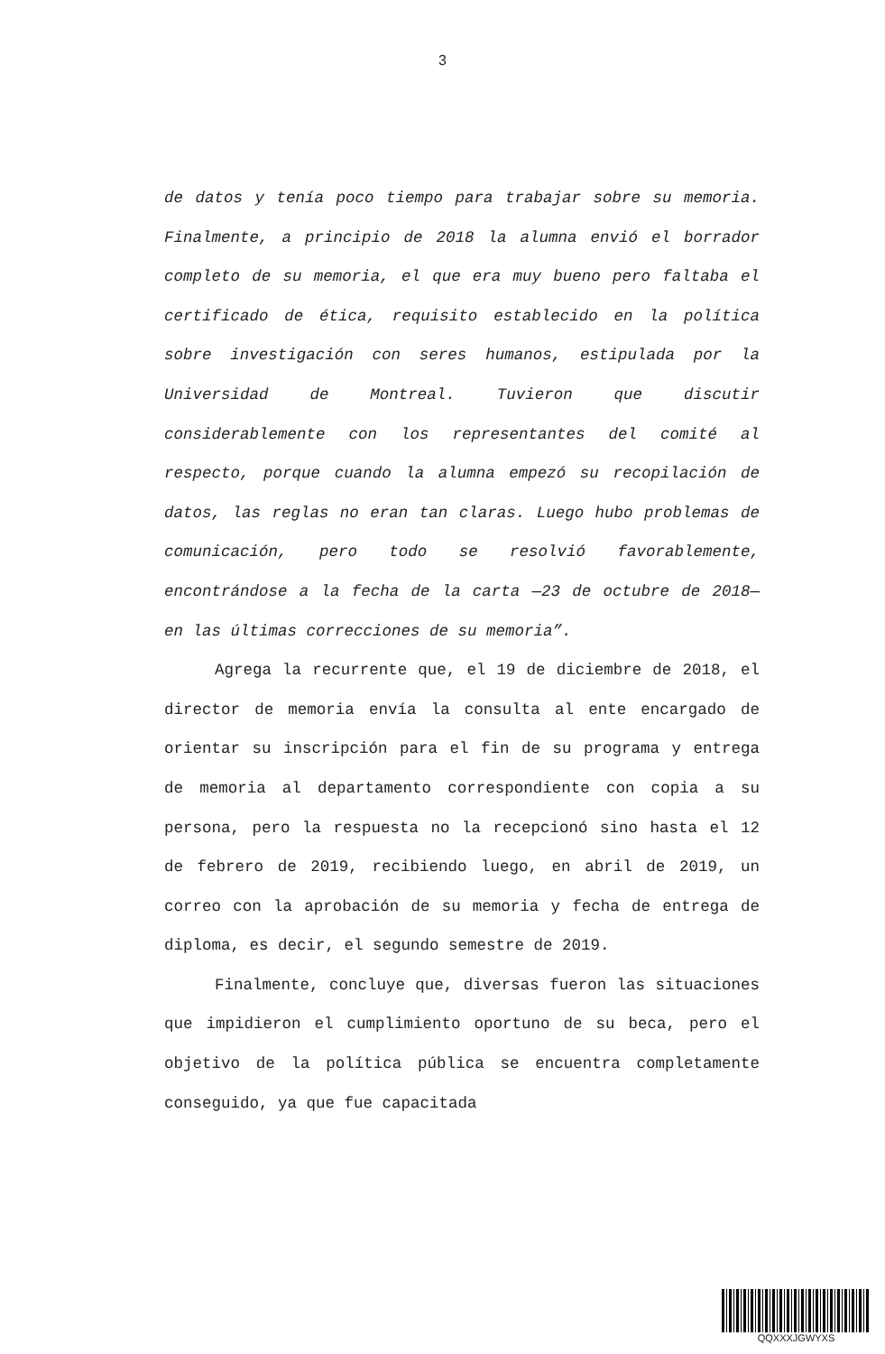3
de datos y tenía poco tiempo para trabajar sobre su memoria. Finalmente, a principio de 2018 la alumna envió el borrador completo de su memoria, el que era muy bueno pero faltaba el certificado de ética, requisito establecido en la política sobre investigación con seres humanos, estipulada por la Universidad de Montreal. Tuvieron que discutir considerablemente con los representantes del comité al respecto, porque cuando la alumna empezó su recopilación de datos, las reglas no eran tan claras. Luego hubo problemas de comunicación, pero todo se resolvió favorablemente, encontrándose a la fecha de la carta —23 de octubre de 2018— en las últimas correcciones de su memoria”.
Agrega la recurrente que, el 19 de diciembre de 2018, el director de memoria envía la consulta al ente encargado de orientar su inscripción para el fin de su programa y entrega de memoria al departamento correspondiente con copia a su persona, pero la respuesta no la recepcionó sino hasta el 12 de febrero de 2019, recibiendo luego, en abril de 2019, un correo con la aprobación de su memoria y fecha de entrega de diploma, es decir, el segundo semestre de 2019.
Finalmente, concluye que, diversas fueron las situaciones que impidieron el cumplimiento oportuno de su beca, pero el objetivo de la política pública se encuentra completamente conseguido, ya que fue capacitada
QQXXXJGWYXS